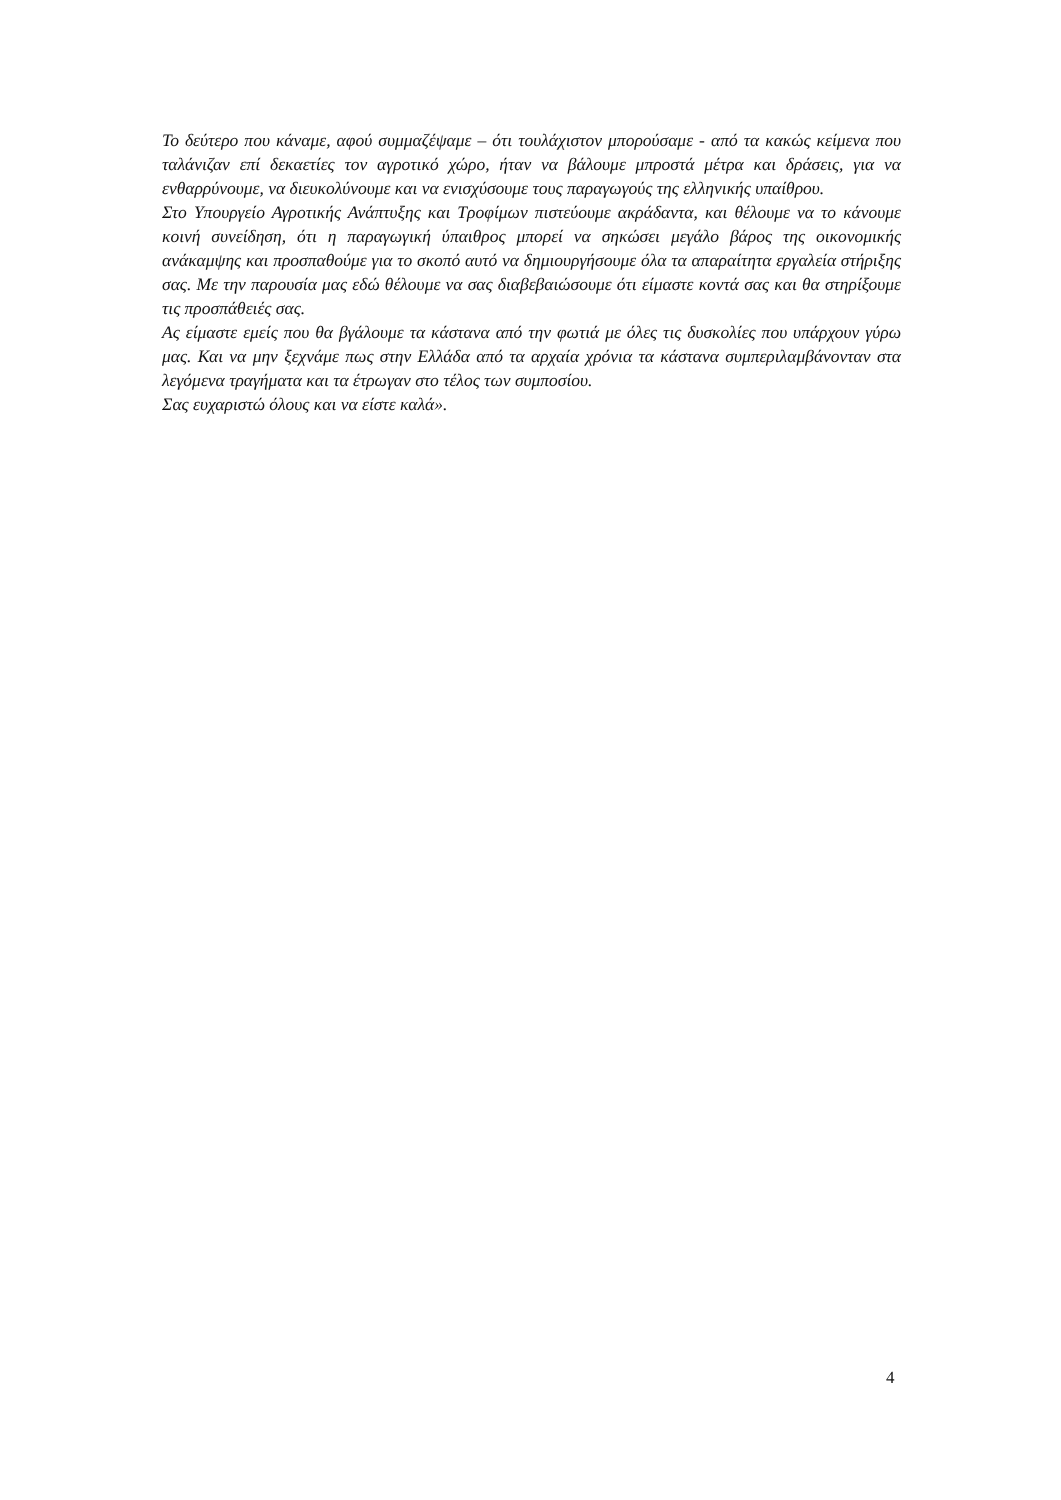Το δεύτερο που κάναμε, αφού συμμαζέψαμε – ότι τουλάχιστον μπορούσαμε - από τα κακώς κείμενα που ταλάνιζαν επί δεκαετίες τον αγροτικό χώρο, ήταν να βάλουμε μπροστά μέτρα και δράσεις, για να ενθαρρύνουμε, να διευκολύνουμε και να ενισχύσουμε τους παραγωγούς της ελληνικής υπαίθρου.
Στο Υπουργείο Αγροτικής Ανάπτυξης και Τροφίμων πιστεύουμε ακράδαντα, και θέλουμε να το κάνουμε κοινή συνείδηση, ότι η παραγωγική ύπαιθρος μπορεί να σηκώσει μεγάλο βάρος της οικονομικής ανάκαμψης και προσπαθούμε για το σκοπό αυτό να δημιουργήσουμε όλα τα απαραίτητα εργαλεία στήριξης σας. Με την παρουσία μας εδώ θέλουμε να σας διαβεβαιώσουμε ότι είμαστε κοντά σας και θα στηρίξουμε τις προσπάθειές σας.
Ας είμαστε εμείς που θα βγάλουμε τα κάστανα από την φωτιά με όλες τις δυσκολίες που υπάρχουν γύρω μας. Και να μην ξεχνάμε πως στην Ελλάδα από τα αρχαία χρόνια τα κάστανα συμπεριλαμβάνονταν στα λεγόμενα τραγήματα και τα έτρωγαν στο τέλος των συμποσίου.
Σας ευχαριστώ όλους και να είστε καλά».
4